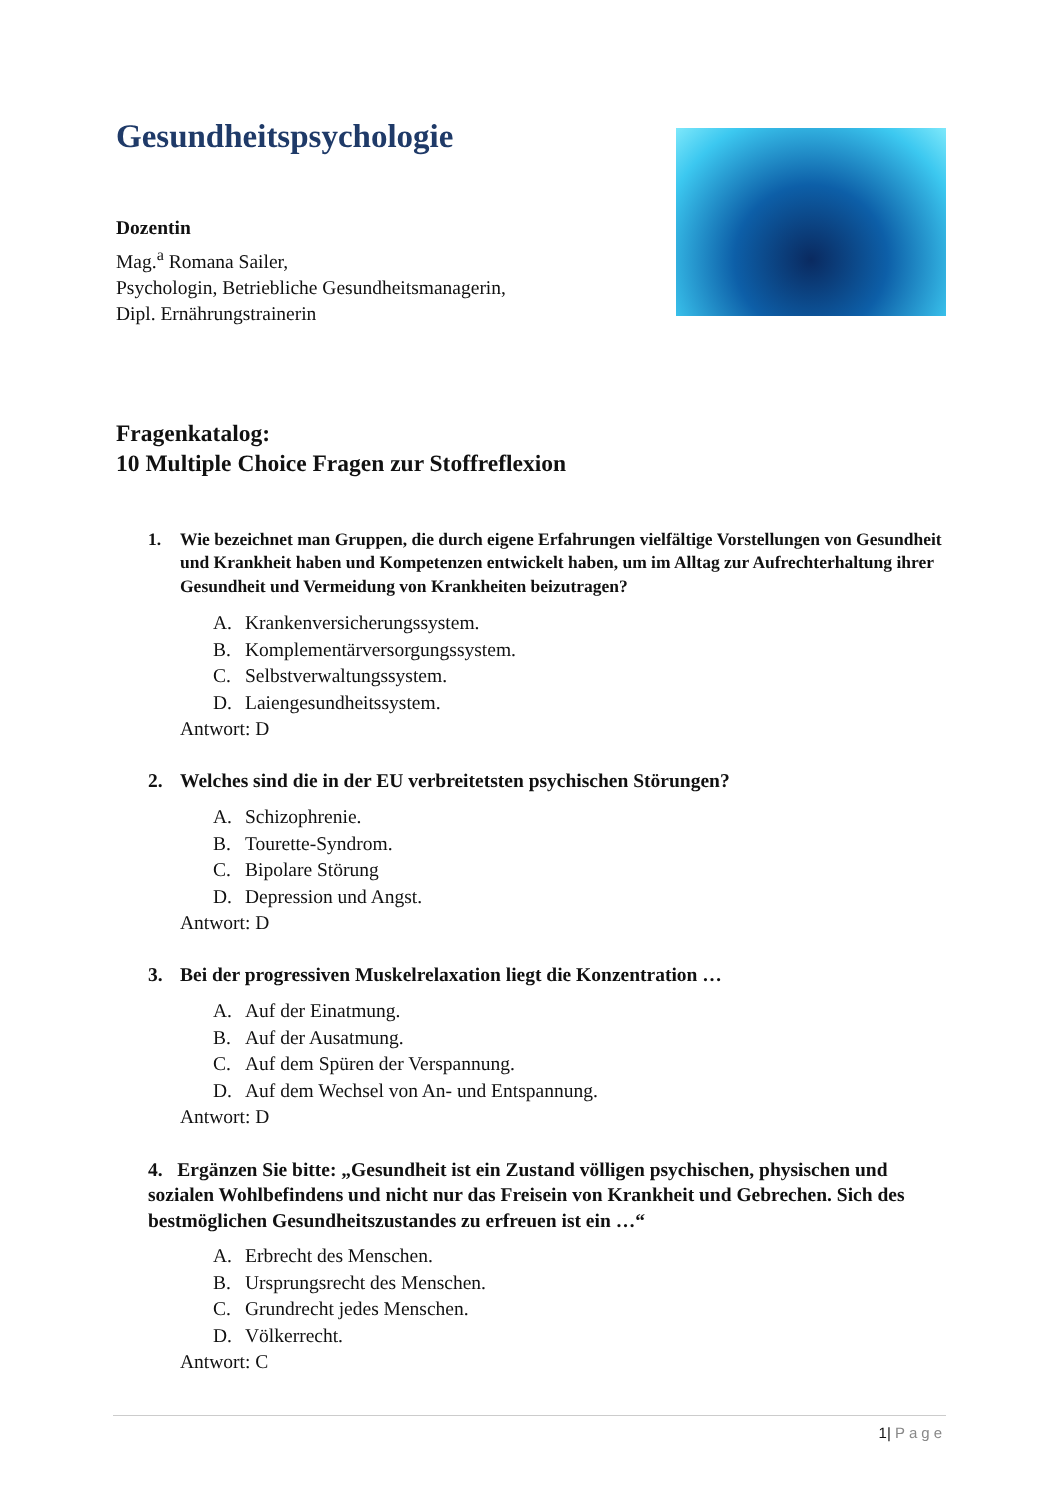Gesundheitspsychologie
Dozentin
Mag.<sup>a</sup> Romana Sailer,
Psychologin, Betriebliche Gesundheitsmanagerin,
Dipl. Ernährungstrainerin
Fragenkatalog:
10 Multiple Choice Fragen zur Stoffreflexion
1. Wie bezeichnet man Gruppen, die durch eigene Erfahrungen vielfältige Vorstellungen von Gesundheit und Krankheit haben und Kompetenzen entwickelt haben, um im Alltag zur Aufrechterhaltung ihrer Gesundheit und Vermeidung von Krankheiten beizutragen?
A. Krankenversicherungssystem.
B. Komplementärversorgungssystem.
C. Selbstverwaltungssystem.
D. Laiengesundheitssystem.
Antwort: D
2. Welches sind die in der EU verbreitetsten psychischen Störungen?
A. Schizophrenie.
B. Tourette-Syndrom.
C. Bipolare Störung
D. Depression und Angst.
Antwort: D
3. Bei der progressiven Muskelrelaxation liegt die Konzentration …
A. Auf der Einatmung.
B. Auf der Ausatmung.
C. Auf dem Spüren der Verspannung.
D. Auf dem Wechsel von An- und Entspannung.
Antwort: D
4. Ergänzen Sie bitte: „Gesundheit ist ein Zustand völligen psychischen, physischen und sozialen Wohlbefindens und nicht nur das Freisein von Krankheit und Gebrechen. Sich des bestmöglichen Gesundheitszustandes zu erfreuen ist ein …“
A. Erbrecht des Menschen.
B. Ursprungsrecht des Menschen.
C. Grundrecht jedes Menschen.
D. Völkerrecht.
Antwort: C
1| Page